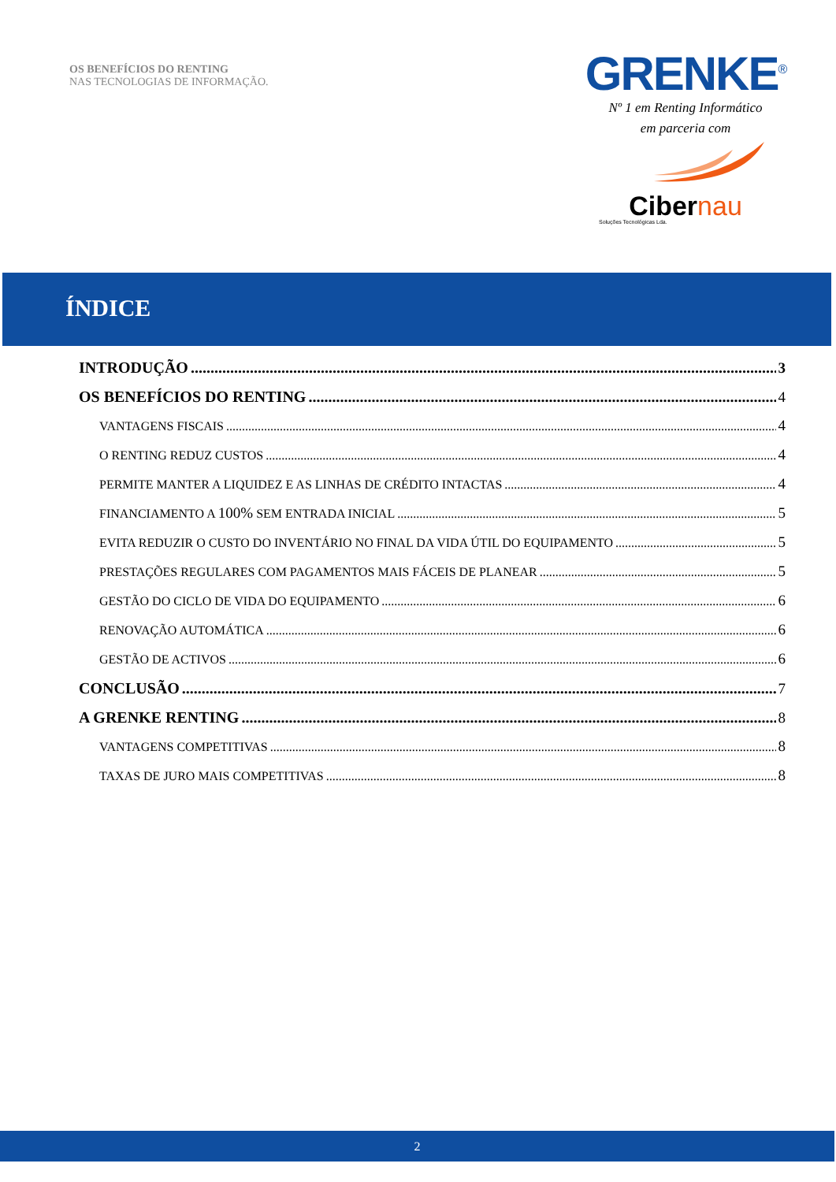OS BENEFÍCIOS DO RENTING
NAS TECNOLOGIAS DE INFORMAÇÃO.
GRENKE<sup>®</sup>
Nº 1 em Renting Informático
em parceria com
Cibernau
Soluções Tecnológicas Lda.
ÍNDICE
INTRODUÇÃO 3
OS BENEFÍCIOS DO RENTING 4
VANTAGENS FISCAIS 4
O RENTING REDUZ CUSTOS 4
PERMITE MANTER A LIQUIDEZ E AS LINHAS DE CRÉDITO INTACTAS 4
FINANCIAMENTO A 100% SEM ENTRADA INICIAL 5
EVITA REDUZIR O CUSTO DO INVENTÁRIO NO FINAL DA VIDA ÚTIL DO EQUIPAMENTO 5
PRESTAÇÕES REGULARES COM PAGAMENTOS MAIS FÁCEIS DE PLANEAR 5
GESTÃO DO CICLO DE VIDA DO EQUIPAMENTO 6
RENOVAÇÃO AUTOMÁTICA 6
GESTÃO DE ACTIVOS 6
CONCLUSÃO 7
A GRENKE RENTING 8
VANTAGENS COMPETITIVAS 8
TAXAS DE JURO MAIS COMPETITIVAS 8
2